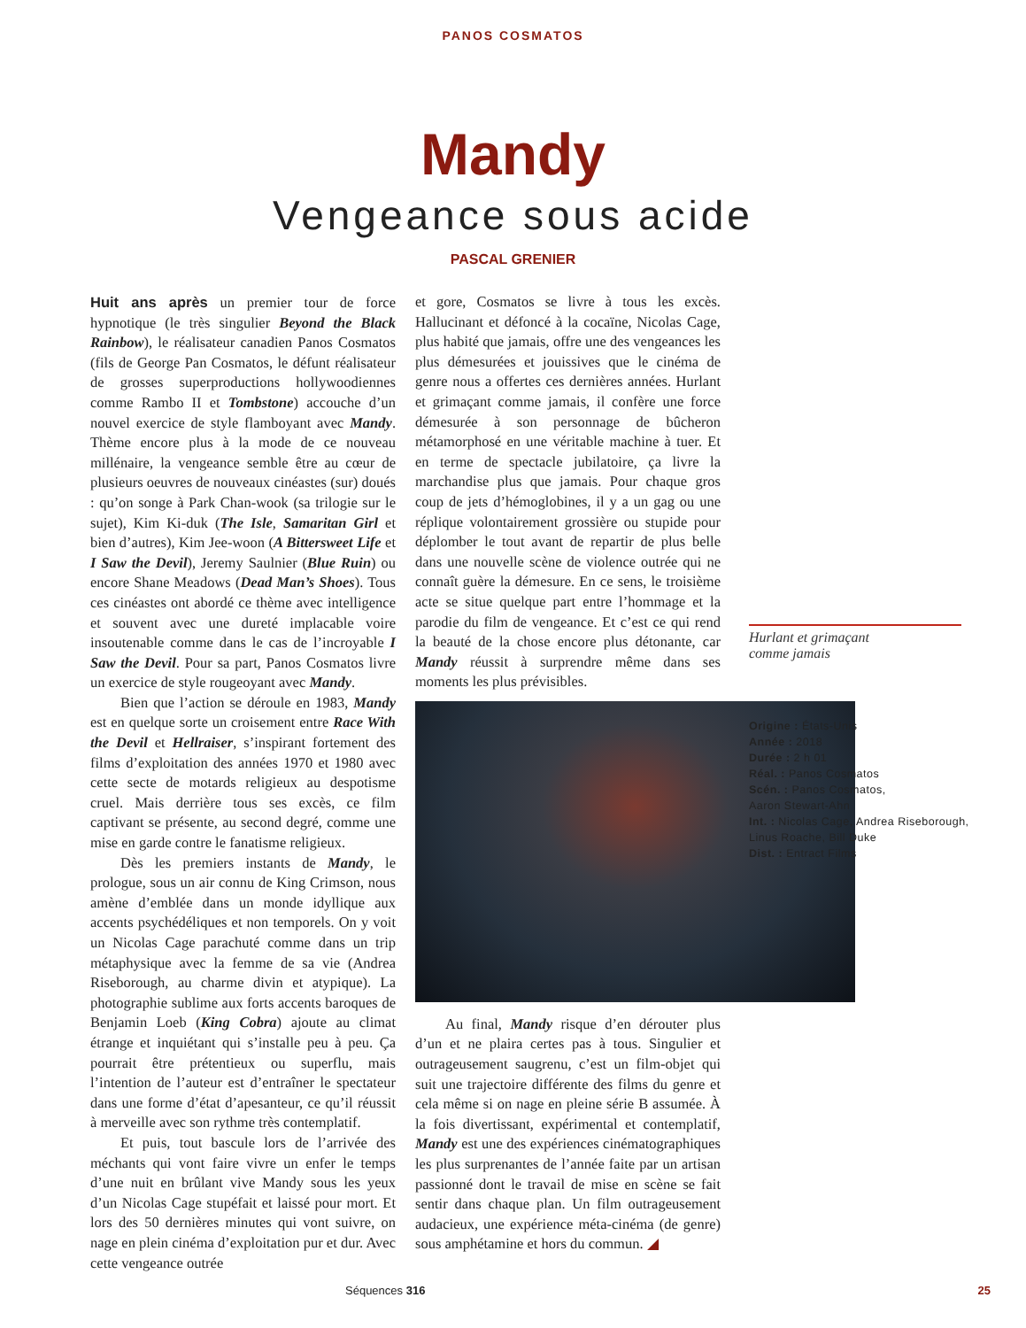PANOS COSMATOS
Mandy
Vengeance sous acide
PASCAL GRENIER
Huit ans après un premier tour de force hypnotique (le très singulier Beyond the Black Rainbow), le réalisateur canadien Panos Cosmatos (fils de George Pan Cosmatos, le défunt réalisateur de grosses superproductions hollywoodiennes comme Rambo II et Tombstone) accouche d’un nouvel exercice de style flamboyant avec Mandy. Thème encore plus à la mode de ce nouveau millénaire, la vengeance semble être au cœur de plusieurs oeuvres de nouveaux cinéastes (sur) doués : qu’on songe à Park Chan-wook (sa trilogie sur le sujet), Kim Ki-duk (The Isle, Samaritan Girl et bien d’autres), Kim Jee-woon (A Bittersweet Life et I Saw the Devil), Jeremy Saulnier (Blue Ruin) ou encore Shane Meadows (Dead Man’s Shoes). Tous ces cinéastes ont abordé ce thème avec intelligence et souvent avec une dureté implacable voire insoutenable comme dans le cas de l’incroyable I Saw the Devil. Pour sa part, Panos Cosmatos livre un exercice de style rougeoyant avec Mandy.
Bien que l’action se déroule en 1983, Mandy est en quelque sorte un croisement entre Race With the Devil et Hellraiser, s’inspirant fortement des films d’exploitation des années 1970 et 1980 avec cette secte de motards religieux au despotisme cruel. Mais derrière tous ses excès, ce film captivant se présente, au second degré, comme une mise en garde contre le fanatisme religieux.
Dès les premiers instants de Mandy, le prologue, sous un air connu de King Crimson, nous amène d’emblée dans un monde idyllique aux accents psychédéliques et non temporels. On y voit un Nicolas Cage parachuté comme dans un trip métaphysique avec la femme de sa vie (Andrea Riseborough, au charme divin et atypique). La photographie sublime aux forts accents baroques de Benjamin Loeb (King Cobra) ajoute au climat étrange et inquiétant qui s’installe peu à peu. Ça pourrait être prétentieux ou superflu, mais l’intention de l’auteur est d’entraîner le spectateur dans une forme d’état d’apesanteur, ce qu’il réussit à merveille avec son rythme très contemplatif.
Et puis, tout bascule lors de l’arrivée des méchants qui vont faire vivre un enfer le temps d’une nuit en brûlant vive Mandy sous les yeux d’un Nicolas Cage stupéfait et laissé pour mort. Et lors des 50 dernières minutes qui vont suivre, on nage en plein cinéma d’exploitation pur et dur. Avec cette vengeance outrée
et gore, Cosmatos se livre à tous les excès. Hallucinant et défoncé à la cocaïne, Nicolas Cage, plus habité que jamais, offre une des vengeances les plus démesurées et jouissives que le cinéma de genre nous a offertes ces dernières années. Hurlant et grimaçant comme jamais, il confère une force démesurée à son personnage de bûcheron métamorphosé en une véritable machine à tuer. Et en terme de spectacle jubilatoire, ça livre la marchandise plus que jamais. Pour chaque gros coup de jets d’hémoglobines, il y a un gag ou une réplique volontairement grossière ou stupide pour déplomber le tout avant de repartir de plus belle dans une nouvelle scène de violence outrée qui ne connaît guère la démesure. En ce sens, le troisième acte se situe quelque part entre l’hommage et la parodie du film de vengeance. Et c’est ce qui rend la beauté de la chose encore plus détonante, car Mandy réussit à surprendre même dans ses moments les plus prévisibles.
Au final, Mandy risque d’en dérouter plus d’un et ne plaira certes pas à tous. Singulier et outrageusement saugrenu, c’est un film-objet qui suit une trajectoire différente des films du genre et cela même si on nage en pleine série B assumée. À la fois divertissant, expérimental et contemplatif, Mandy est une des expériences cinématographiques les plus surprenantes de l’année faite par un artisan passionné dont le travail de mise en scène se fait sentir dans chaque plan. Un film outrageusement audacieux, une expérience méta-cinéma (de genre) sous amphétamine et hors du commun. ◢
Hurlant et grimaçant
comme jamais
Origine : États-Unis
Année : 2018
Durée : 2 h 01
Réal. : Panos Cosmatos
Scén. : Panos Cosmatos,
Aaron Stewart-Ahn
Int. : Nicolas Cage, Andrea Riseborough,
Linus Roache, Bill Duke
Dist. : Entract Films
Séquences 316 25